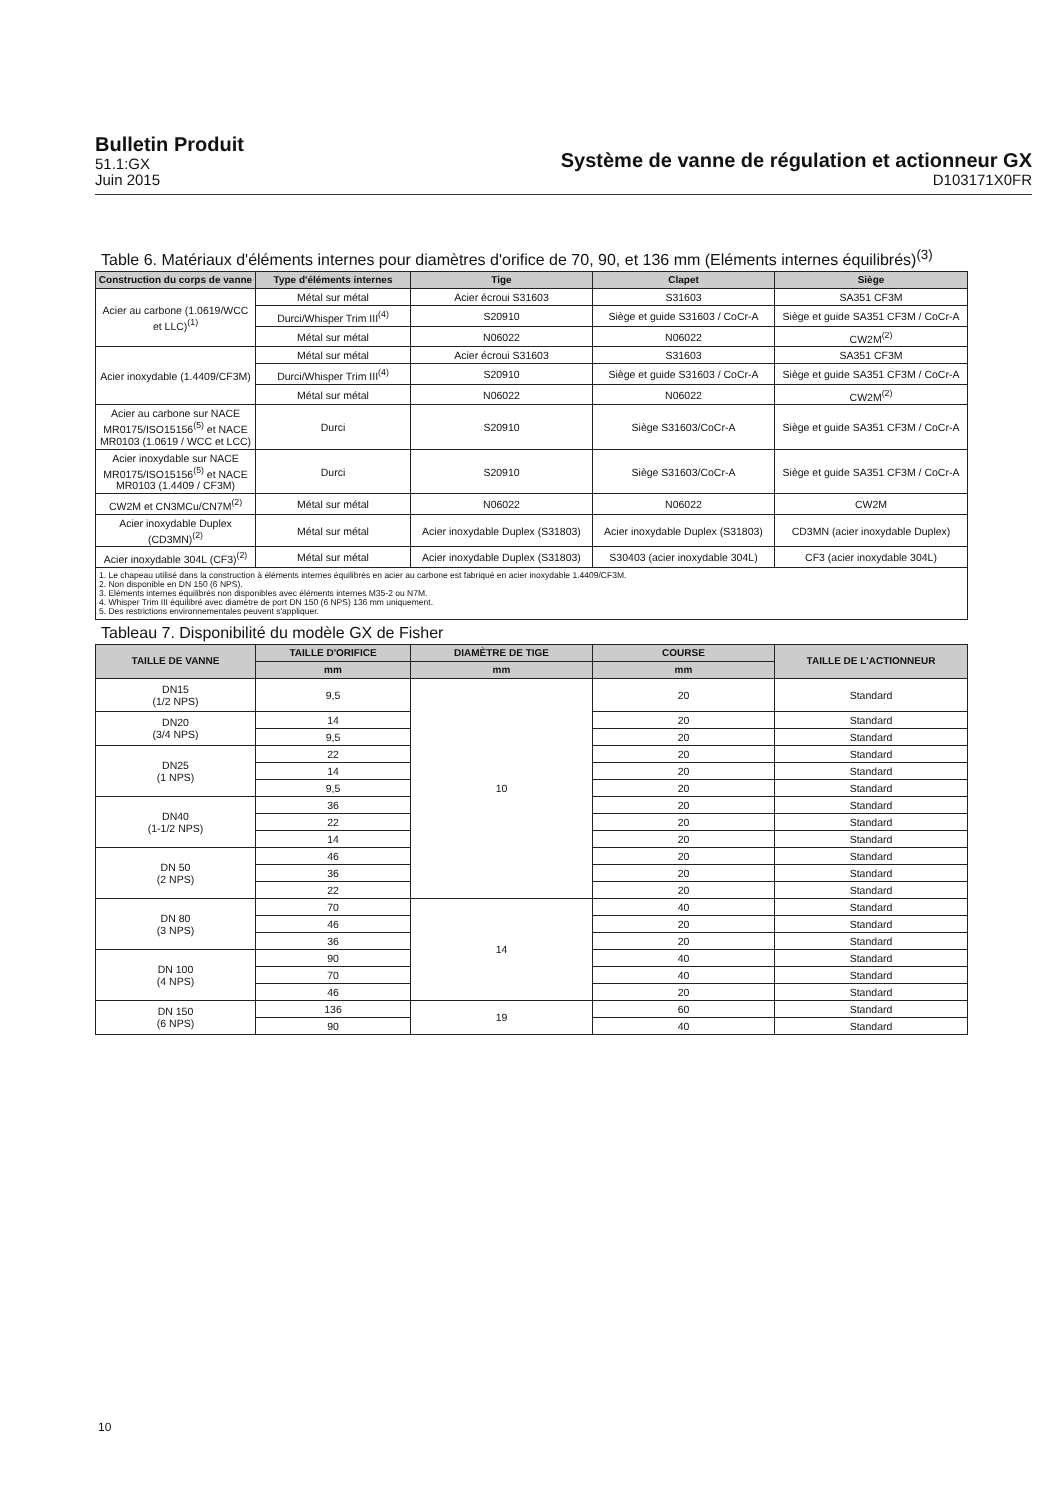Bulletin Produit
51.1:GX
Juin 2015
Système de vanne de régulation et actionneur GX
D103171X0FR
Table 6. Matériaux d'éléments internes pour diamètres d'orifice de 70, 90, et 136 mm (Eléments internes équilibrés)<sup>(3)</sup>
| Construction du corps de vanne | Type d'éléments internes | Tige | Clapet | Siège |
| --- | --- | --- | --- | --- |
| Acier au carbone (1.0619/WCC et LLC)<sup>(1)</sup> | Métal sur métal | Acier écroui S31603 | S31603 | SA351 CF3M |
| | Durci/Whisper Trim III<sup>(4)</sup> | S20910 | Siège et guide S31603 / CoCr-A | Siège et guide SA351 CF3M / CoCr-A |
| | Métal sur métal | N06022 | N06022 | CW2M<sup>(2)</sup> |
| Acier inoxydable (1.4409/CF3M) | Métal sur métal | Acier écroui S31603 | S31603 | SA351 CF3M |
| | Durci/Whisper Trim III<sup>(4)</sup> | S20910 | Siège et guide S31603 / CoCr-A | Siège et guide SA351 CF3M / CoCr-A |
| | Métal sur métal | N06022 | N06022 | CW2M<sup>(2)</sup> |
| Acier au carbone sur NACE MR0175/ISO15156<sup>(5)</sup> et NACE MR0103 (1.0619 / WCC et LCC) | Durci | S20910 | Siège S31603/CoCr-A | Siège et guide SA351 CF3M / CoCr-A |
| Acier inoxydable sur NACE MR0175/ISO15156<sup>(5)</sup> et NACE MR0103 (1.4409 / CF3M) | Durci | S20910 | Siège S31603/CoCr-A | Siège et guide SA351 CF3M / CoCr-A |
| CW2M et CN3MCu/CN7M<sup>(2)</sup> | Métal sur métal | N06022 | N06022 | CW2M |
| Acier inoxydable Duplex (CD3MN)<sup>(2)</sup> | Métal sur métal | Acier inoxydable Duplex (S31803) | Acier inoxydable Duplex (S31803) | CD3MN (acier inoxydable Duplex) |
| Acier inoxydable 304L (CF3)<sup>(2)</sup> | Métal sur métal | Acier inoxydable Duplex (S31803) | S30403 (acier inoxydable 304L) | CF3 (acier inoxydable 304L) |
| 1. Le chapeau utilisé dans la construction à éléments internes équilibrés en acier au carbone est fabriqué en acier inoxydable 1.4409/CF3M. 2. Non disponible en DN 150 (6 NPS). 3. Eléments internes équilibrés non disponibles avec éléments internes M35-2 ou N7M. 4. Whisper Trim III équilibré avec diamètre de port DN 150 (6 NPS) 136 mm uniquement. 5. Des restrictions environnementales peuvent s'appliquer. | | | | |
Tableau 7. Disponibilité du modèle GX de Fisher
| TAILLE DE VANNE | TAILLE D'ORIFICE | DIAMÈTRE DE TIGE | COURSE | TAILLE DE L'ACTIONNEUR |
| --- | --- | --- | --- | --- |
| | mm | mm | mm | |
| DN15 (1/2 NPS) | 9,5 | 10 | 20 | Standard |
| DN20 (3/4 NPS) | 14 | | 20 | Standard |
| | 9,5 | | 20 | Standard |
| DN25 (1 NPS) | 22 | | 20 | Standard |
| | 14 | | 20 | Standard |
| | 9,5 | | 20 | Standard |
| DN40 (1-1/2 NPS) | 36 | | 20 | Standard |
| | 22 | | 20 | Standard |
| | 14 | | 20 | Standard |
| DN 50 (2 NPS) | 46 | | 20 | Standard |
| | 36 | | 20 | Standard |
| | 22 | | 20 | Standard |
| DN 80 (3 NPS) | 70 | 14 | 40 | Standard |
| | 46 | | 20 | Standard |
| | 36 | | 20 | Standard |
| DN 100 (4 NPS) | 90 | | 40 | Standard |
| | 70 | | 40 | Standard |
| | 46 | | 20 | Standard |
| DN 150 (6 NPS) | 136 | 19 | 60 | Standard |
| | 90 | | 40 | Standard |
10